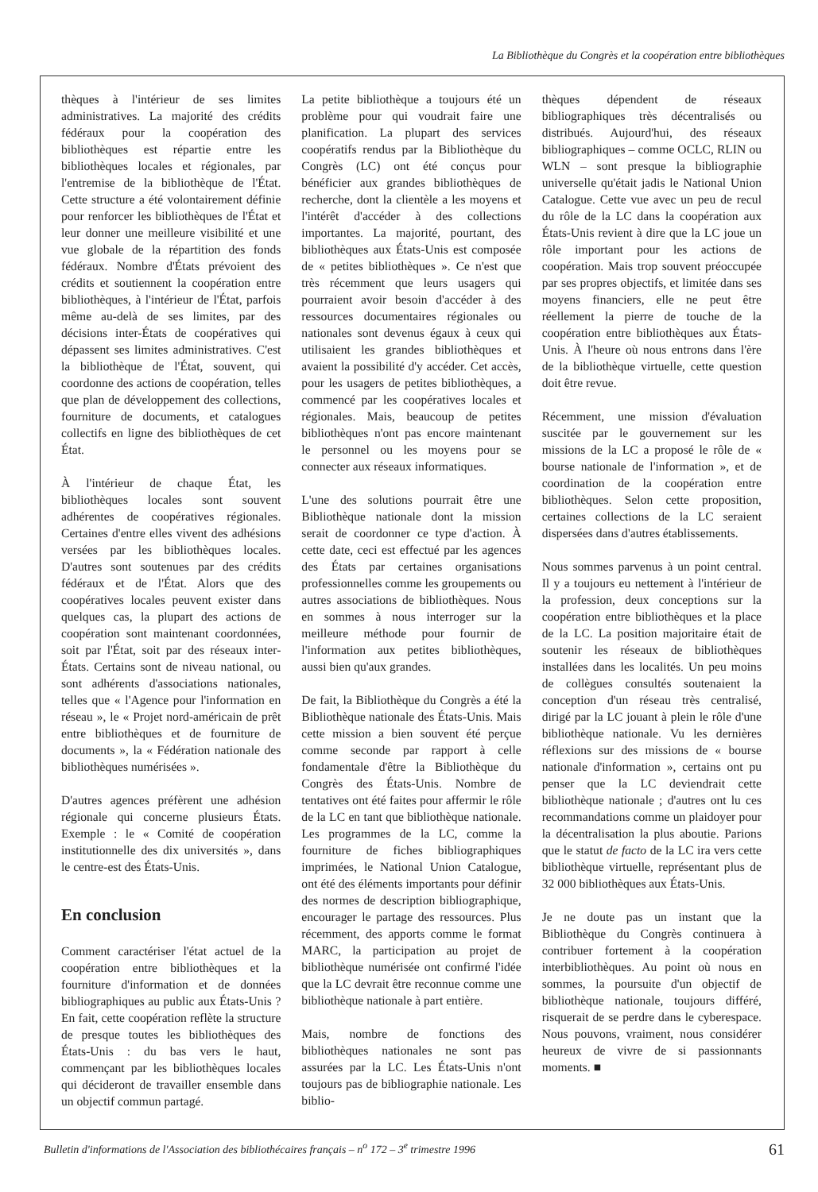La Bibliothèque du Congrès et la coopération entre bibliothèques
thèques à l'intérieur de ses limites administratives. La majorité des crédits fédéraux pour la coopération des bibliothèques est répartie entre les bibliothèques locales et régionales, par l'entremise de la bibliothèque de l'État. Cette structure a été volontairement définie pour renforcer les bibliothèques de l'État et leur donner une meilleure visibilité et une vue globale de la répartition des fonds fédéraux. Nombre d'États prévoient des crédits et soutiennent la coopération entre bibliothèques, à l'intérieur de l'État, parfois même au-delà de ses limites, par des décisions inter-États de coopératives qui dépassent ses limites administratives. C'est la bibliothèque de l'État, souvent, qui coordonne des actions de coopération, telles que plan de développement des collections, fourniture de documents, et catalogues collectifs en ligne des bibliothèques de cet État.
À l'intérieur de chaque État, les bibliothèques locales sont souvent adhérentes de coopératives régionales. Certaines d'entre elles vivent des adhésions versées par les bibliothèques locales. D'autres sont soutenues par des crédits fédéraux et de l'État. Alors que des coopératives locales peuvent exister dans quelques cas, la plupart des actions de coopération sont maintenant coordonnées, soit par l'État, soit par des réseaux inter-États. Certains sont de niveau national, ou sont adhérents d'associations nationales, telles que « l'Agence pour l'information en réseau », le « Projet nord-américain de prêt entre bibliothèques et de fourniture de documents », la « Fédération nationale des bibliothèques numérisées ».
D'autres agences préfèrent une adhésion régionale qui concerne plusieurs États. Exemple : le « Comité de coopération institutionnelle des dix universités », dans le centre-est des États-Unis.
En conclusion
Comment caractériser l'état actuel de la coopération entre bibliothèques et la fourniture d'information et de données bibliographiques au public aux États-Unis ? En fait, cette coopération reflète la structure de presque toutes les bibliothèques des États-Unis : du bas vers le haut, commençant par les bibliothèques locales qui décideront de travailler ensemble dans un objectif commun partagé.
La petite bibliothèque a toujours été un problème pour qui voudrait faire une planification. La plupart des services coopératifs rendus par la Bibliothèque du Congrès (LC) ont été conçus pour bénéficier aux grandes bibliothèques de recherche, dont la clientèle a les moyens et l'intérêt d'accéder à des collections importantes. La majorité, pourtant, des bibliothèques aux États-Unis est composée de « petites bibliothèques ». Ce n'est que très récemment que leurs usagers qui pourraient avoir besoin d'accéder à des ressources documentaires régionales ou nationales sont devenus égaux à ceux qui utilisaient les grandes bibliothèques et avaient la possibilité d'y accéder. Cet accès, pour les usagers de petites bibliothèques, a commencé par les coopératives locales et régionales. Mais, beaucoup de petites bibliothèques n'ont pas encore maintenant le personnel ou les moyens pour se connecter aux réseaux informatiques.
L'une des solutions pourrait être une Bibliothèque nationale dont la mission serait de coordonner ce type d'action. À cette date, ceci est effectué par les agences des États par certaines organisations professionnelles comme les groupements ou autres associations de bibliothèques. Nous en sommes à nous interroger sur la meilleure méthode pour fournir de l'information aux petites bibliothèques, aussi bien qu'aux grandes.
De fait, la Bibliothèque du Congrès a été la Bibliothèque nationale des États-Unis. Mais cette mission a bien souvent été perçue comme seconde par rapport à celle fondamentale d'être la Bibliothèque du Congrès des États-Unis. Nombre de tentatives ont été faites pour affermir le rôle de la LC en tant que bibliothèque nationale. Les programmes de la LC, comme la fourniture de fiches bibliographiques imprimées, le National Union Catalogue, ont été des éléments importants pour définir des normes de description bibliographique, encourager le partage des ressources. Plus récemment, des apports comme le format MARC, la participation au projet de bibliothèque numérisée ont confirmé l'idée que la LC devrait être reconnue comme une bibliothèque nationale à part entière.
Mais, nombre de fonctions des bibliothèques nationales ne sont pas assurées par la LC. Les États-Unis n'ont toujours pas de bibliographie nationale. Les biblio-
thèques dépendent de réseaux bibliographiques très décentralisés ou distribués. Aujourd'hui, des réseaux bibliographiques – comme OCLC, RLIN ou WLN – sont presque la bibliographie universelle qu'était jadis le National Union Catalogue. Cette vue avec un peu de recul du rôle de la LC dans la coopération aux États-Unis revient à dire que la LC joue un rôle important pour les actions de coopération. Mais trop souvent préoccupée par ses propres objectifs, et limitée dans ses moyens financiers, elle ne peut être réellement la pierre de touche de la coopération entre bibliothèques aux États-Unis. À l'heure où nous entrons dans l'ère de la bibliothèque virtuelle, cette question doit être revue.
Récemment, une mission d'évaluation suscitée par le gouvernement sur les missions de la LC a proposé le rôle de « bourse nationale de l'information », et de coordination de la coopération entre bibliothèques. Selon cette proposition, certaines collections de la LC seraient dispersées dans d'autres établissements.
Nous sommes parvenus à un point central. Il y a toujours eu nettement à l'intérieur de la profession, deux conceptions sur la coopération entre bibliothèques et la place de la LC. La position majoritaire était de soutenir les réseaux de bibliothèques installées dans les localités. Un peu moins de collègues consultés soutenaient la conception d'un réseau très centralisé, dirigé par la LC jouant à plein le rôle d'une bibliothèque nationale. Vu les dernières réflexions sur des missions de « bourse nationale d'information », certains ont pu penser que la LC deviendrait cette bibliothèque nationale ; d'autres ont lu ces recommandations comme un plaidoyer pour la décentralisation la plus aboutie. Parions que le statut de facto de la LC ira vers cette bibliothèque virtuelle, représentant plus de 32 000 bibliothèques aux États-Unis.
Je ne doute pas un instant que la Bibliothèque du Congrès continuera à contribuer fortement à la coopération interbibliothèques. Au point où nous en sommes, la poursuite d'un objectif de bibliothèque nationale, toujours différé, risquerait de se perdre dans le cyberespace. Nous pouvons, vraiment, nous considérer heureux de vivre de si passionnants moments. ■
Bulletin d'informations de l'Association des bibliothécaires français – n<sup>o</sup> 172 – 3<sup>e</sup> trimestre 1996 61